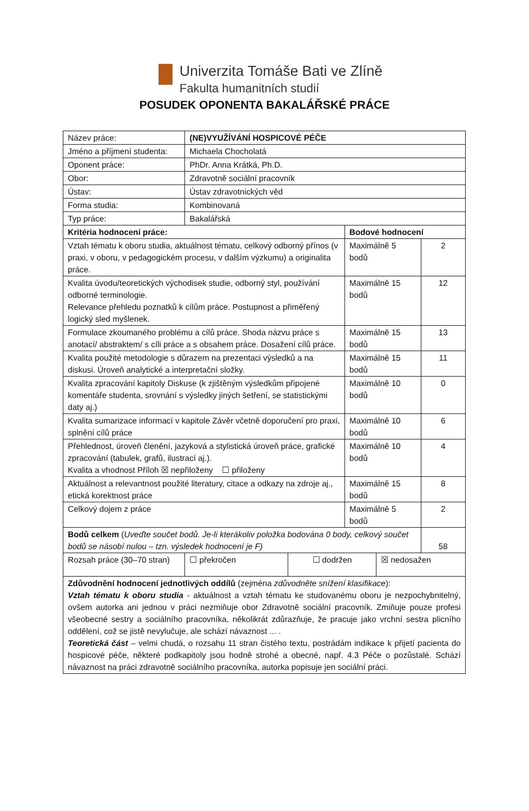Univerzita Tomáše Bati ve Zlíně
Fakulta humanitních studií
POSUDEK OPONENTA BAKALÁŘSKÉ PRÁCE
| Název práce: | (NE)VYUŽÍVÁNÍ HOSPICOVÉ PÉČE | | | | |
| Jméno a příjmení studenta: | Michaela Chocholatá | | | | |
| Oponent práce: | PhDr. Anna Krátká, Ph.D. | | | | |
| Obor: | Zdravotně sociální pracovník | | | | |
| Ústav: | Ústav zdravotnických věd | | | | |
| Forma studia: | Kombinovaná | | | | |
| Typ práce: | Bakalářská | | | | |
| Kritéria hodnocení práce: | | | Bodové hodnocení | | |
| Vztah tématu k oboru studia, aktuálnost tématu, celkový odborný přínos (v praxi, v oboru, v pedagogickém procesu, v dalším výzkumu) a originalita práce. | | | Maximálně 5 bodů | | 2 |
| Kvalita úvodu/teoretických východisek studie, odborný styl, používání odborné terminologie. Relevance přehledu poznatků k cílům práce. Postupnost a přiměřený logický sled myšlenek. | | | Maximálně 15 bodů | | 12 |
| Formulace zkoumaného problému a cílů práce. Shoda názvu práce s anotací/ abstraktem/ s cíli práce a s obsahem práce. Dosažení cílů práce. | | | Maximálně 15 bodů | | 13 |
| Kvalita použité metodologie s důrazem na prezentaci výsledků a na diskusi. Úroveň analytické a interpretační složky. | | | Maximálně 15 bodů | | 11 |
| Kvalita zpracování kapitoly Diskuse (k zjištěným výsledkům připojené komentáře studenta, srovnání s výsledky jiných šetření, se statistickými daty aj.) | | | Maximálně 10 bodů | | 0 |
| Kvalita sumarizace informací v kapitole Závěr včetně doporučení pro praxi, splnění cílů práce | | | Maximálně 10 bodů | | 6 |
| Přehlednost, úroveň členění, jazyková a stylistická úroveň práce, grafické zpracování (tabulek, grafů, ilustrací aj.). Kvalita a vhodnost Příloh ☒ nepřiloženy ☐ přiloženy | | | Maximálně 10 bodů | | 4 |
| Aktuálnost a relevantnost použité literatury, citace a odkazy na zdroje aj., etická korektnost práce | | | Maximálně 15 bodů | | 8 |
| Celkový dojem z práce | | | Maximálně 5 bodů | | 2 |
| Bodů celkem ( Uveďte součet bodů. Je-li kterákoliv položka bodována 0 body, celkový součet bodů se násobí nulou – tzn. výsledek hodnocení je F) | | | | | 58 |
| Rozsah práce (30–70 stran) | ☐ překročen | ☐ dodržen | | ☒ nedosažen | |
| Zdůvodnění hodnocení jednotlivých oddílů (zejména zdůvodněte snížení klasifikace ): Vztah tématu k oboru studia - aktuálnost a vztah tématu ke studovanému oboru je nezpochybnitelný, ovšem autorka ani jednou v práci nezmiňuje obor Zdravotně sociální pracovník. Zmiňuje pouze profesi všeobecné sestry a sociálního pracovníka, několikrát zdůrazňuje, že pracuje jako vrchní sestra plicního oddělení, což se jistě nevylučuje, ale schází návaznost ... . Teoretická část – velmi chudá, o rozsahu 11 stran čistého textu, postrádám indikace k přijetí pacienta do hospicové péče, některé podkapitoly jsou hodně strohé a obecné, např. 4.3 Péče o pozůstalé. Schází návaznost na práci zdravotně sociálního pracovníka, autorka popisuje jen sociální práci. | | | | | |